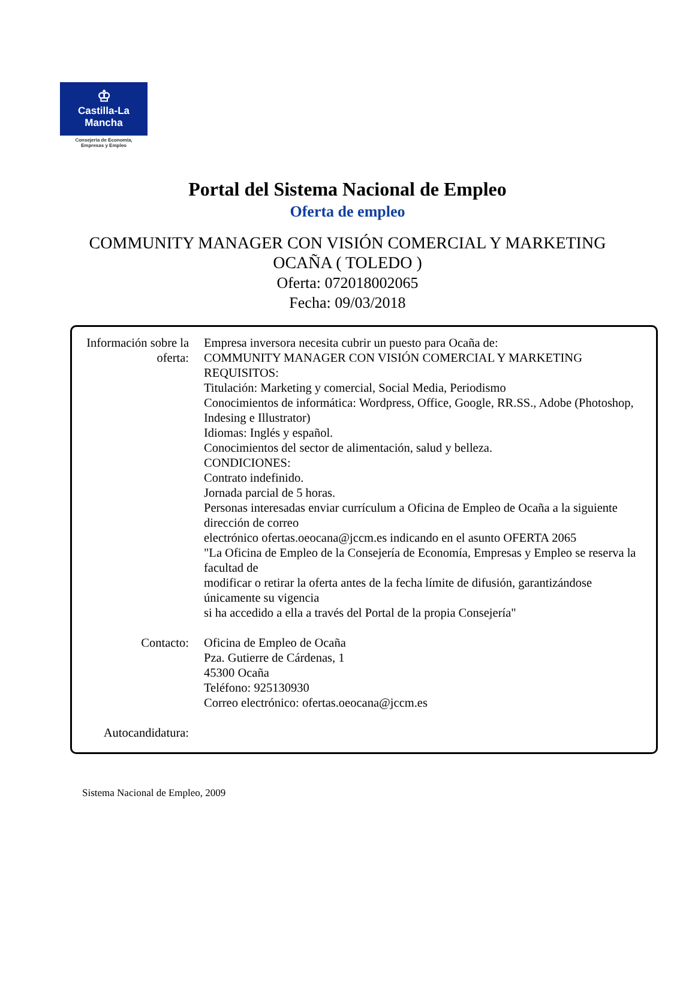♔
Castilla-La Mancha
Consejería de Economía,
Empresas y Empleo
Portal del Sistema Nacional de Empleo
Oferta de empleo
COMMUNITY MANAGER CON VISIÓN COMERCIAL Y MARKETING
OCAÑA ( TOLEDO )
Oferta: 072018002065
Fecha: 09/03/2018
Información sobre la oferta:
Empresa inversora necesita cubrir un puesto para Ocaña de:
COMMUNITY MANAGER CON VISIÓN COMERCIAL Y MARKETING
REQUISITOS:
Titulación: Marketing y comercial, Social Media, Periodismo
Conocimientos de informática: Wordpress, Office, Google, RR.SS., Adobe (Photoshop, Indesing e Illustrator)
Idiomas: Inglés y español.
Conocimientos del sector de alimentación, salud y belleza.
CONDICIONES:
Contrato indefinido.
Jornada parcial de 5 horas.
Personas interesadas enviar currículum a Oficina de Empleo de Ocaña a la siguiente dirección de correo
electrónico ofertas.oeocana@jccm.es indicando en el asunto OFERTA 2065
"La Oficina de Empleo de la Consejería de Economía, Empresas y Empleo se reserva la facultad de
modificar o retirar la oferta antes de la fecha límite de difusión, garantizándose únicamente su vigencia
si ha accedido a ella a través del Portal de la propia Consejería"
Contacto: Oficina de Empleo de Ocaña
Pza. Gutierre de Cárdenas, 1
45300 Ocaña
Teléfono: 925130930
Correo electrónico: ofertas.oeocana@jccm.es
Autocandidatura:
Sistema Nacional de Empleo, 2009